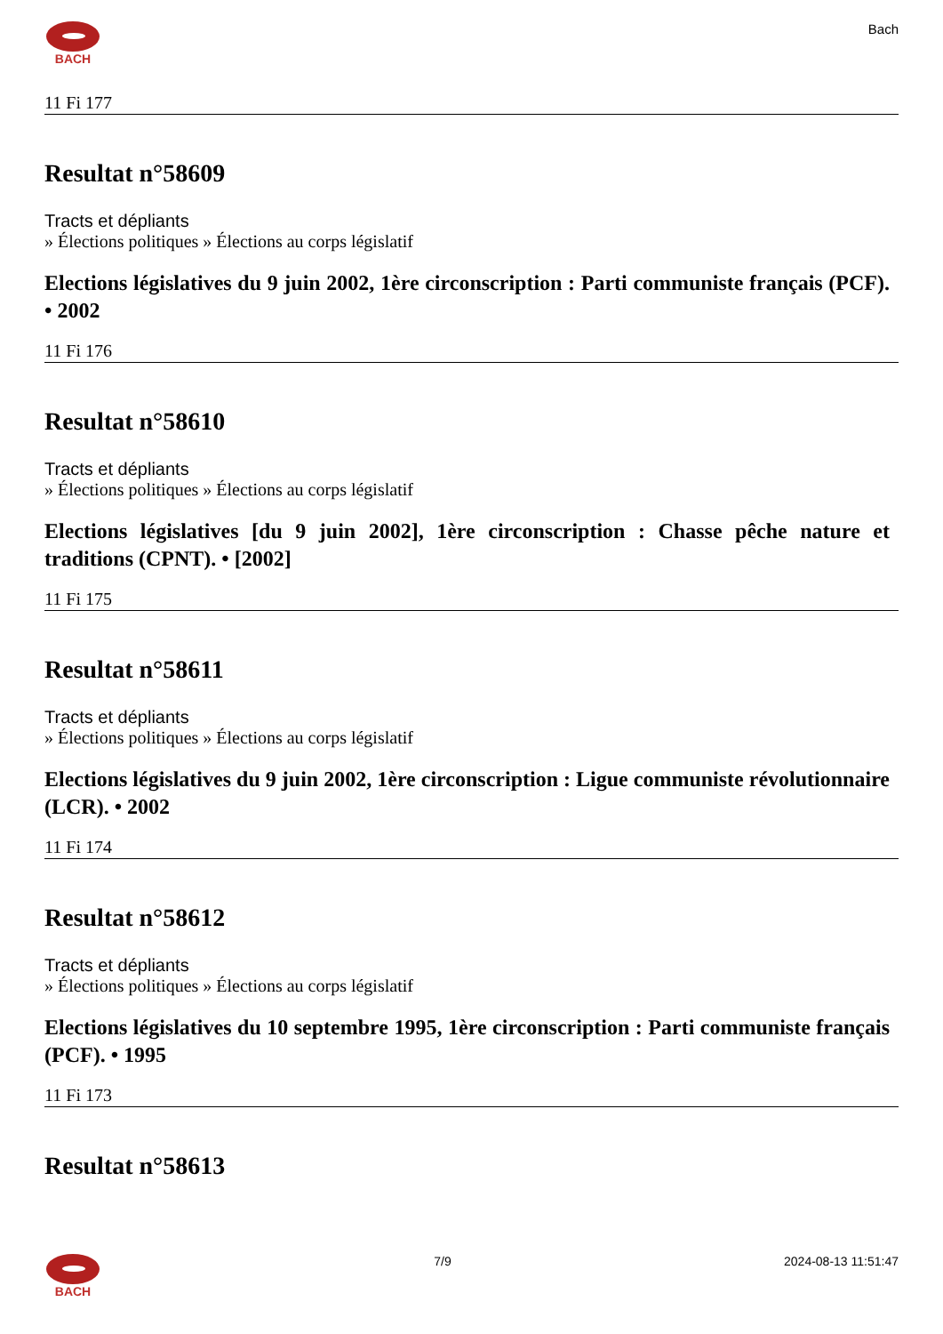BACH Bach
11 Fi 177
Resultat n°58609
Tracts et dépliants
» Élections politiques » Élections au corps législatif
Elections législatives du 9 juin 2002, 1ère circonscription : Parti communiste français (PCF). • 2002
11 Fi 176
Resultat n°58610
Tracts et dépliants
» Élections politiques » Élections au corps législatif
Elections législatives [du 9 juin 2002], 1ère circonscription : Chasse pêche nature et traditions (CPNT). • [2002]
11 Fi 175
Resultat n°58611
Tracts et dépliants
» Élections politiques » Élections au corps législatif
Elections législatives du 9 juin 2002, 1ère circonscription : Ligue communiste révolutionnaire (LCR). • 2002
11 Fi 174
Resultat n°58612
Tracts et dépliants
» Élections politiques » Élections au corps législatif
Elections législatives du 10 septembre 1995, 1ère circonscription : Parti communiste français (PCF). • 1995
11 Fi 173
Resultat n°58613
BACH 7/9 2024-08-13 11:51:47